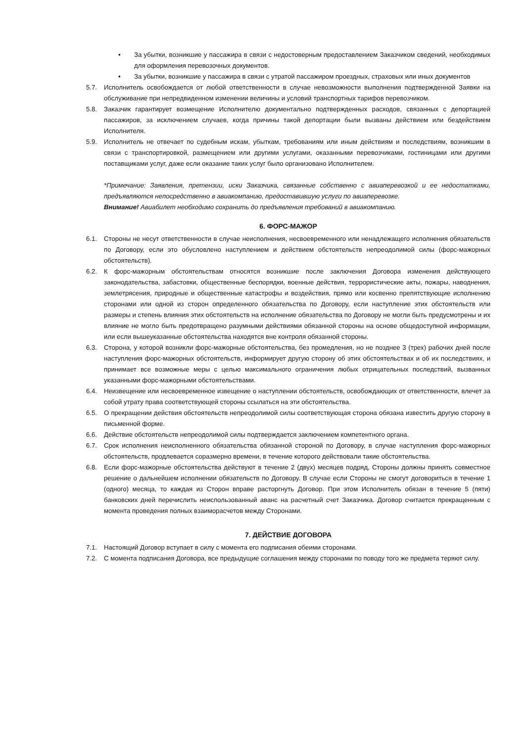• За убытки, возникшие у пассажира в связи с недостоверным предоставлением Заказчиком сведений, необходимых для оформления перевозочных документов.
• За убытки, возникшие у пассажира в связи с утратой пассажиром проездных, страховых или иных документов
5.7. Исполнитель освобождается от любой ответственности в случае невозможности выполнения подтвержденной Заявки на обслуживание при непредвиденном изменении величины и условий транспортных тарифов перевозчиком.
5.8. Заказчик гарантирует возмещение Исполнителю документально подтвержденных расходов, связанных с депортацией пассажиров, за исключением случаев, когда причины такой депортации были вызваны действием или бездействием Исполнителя.
5.9. Исполнитель не отвечает по судебным искам, убыткам, требованиям или иным действиям и последствиям, возникшим в связи с транспортировкой, размещением или другими услугами, оказанными перевозчиками, гостиницами или другими поставщиками услуг, даже если оказание таких услуг было организовано Исполнителем.
*Примечание: Заявления, претензии, иски Заказчика, связанные собственно с авиаперевозкой и ее недостатками, предъявляются непосредственно в авиакомпанию, предоставившую услуги по авиаперевозке.
Внимание! Авиабилет необходимо сохранить до предъявления требований в авиакомпанию.
6. ФОРС-МАЖОР
6.1. Стороны не несут ответственности в случае неисполнения, несвоевременного или ненадлежащего исполнения обязательств по Договору, если это обусловлено наступлением и действием обстоятельств непреодолимой силы (форс-мажорных обстоятельств).
6.2. К форс-мажорным обстоятельствам относятся возникшие после заключения Договора изменения действующего законодательства, забастовки, общественные беспорядки, военные действия, террористические акты, пожары, наводнения, землетрясения, природные и общественные катастрофы и воздействия, прямо или косвенно препятствующие исполнению сторонами или одной из сторон определенного обязательства по Договору, если наступление этих обстоятельств или размеры и степень влияния этих обстоятельств на исполнение обязательства по Договору не могли быть предусмотрены и их влияние не могло быть предотвращено разумными действиями обязанной стороны на основе общедоступной информации, или если вышеуказанные обстоятельства находятся вне контроля обязанной стороны.
6.3. Сторона, у которой возникли форс-мажорные обстоятельства, без промедления, но не позднее 3 (трех) рабочих дней после наступления форс-мажорных обстоятельств, информирует другую сторону об этих обстоятельствах и об их последствиях, и принимает все возможные меры с целью максимального ограничения любых отрицательных последствий, вызванных указанными форс-мажорными обстоятельствами.
6.4. Неизвещение или несвоевременное извещение о наступлении обстоятельств, освобождающих от ответственности, влечет за собой утрату права соответствующей стороны ссылаться на эти обстоятельства.
6.5. О прекращении действия обстоятельств непреодолимой силы соответствующая сторона обязана известить другую сторону в письменной форме.
6.6. Действие обстоятельств непреодолимой силы подтверждается заключением компетентного органа.
6.7. Срок исполнения неисполненного обязательства обязанной стороной по Договору, в случае наступления форс-мажорных обстоятельств, продлевается соразмерно времени, в течение которого действовали такие обстоятельства.
6.8. Если форс-мажорные обстоятельства действуют в течение 2 (двух) месяцев подряд, Стороны должны принять совместное решение о дальнейшем исполнении обязательств по Договору. В случае если Стороны не смогут договориться в течение 1 (одного) месяца, то каждая из Сторон вправе расторгнуть Договор. При этом Исполнитель обязан в течение 5 (пяти) банковских дней перечислить неиспользованный аванс на расчетный счет Заказчика. Договор считается прекращенным с момента проведения полных взаиморасчетов между Сторонами.
7. ДЕЙСТВИЕ ДОГОВОРА
7.1. Настоящий Договор вступает в силу с момента его подписания обеими сторонами.
7.2. С момента подписания Договора, все предыдущие соглашения между сторонами по поводу того же предмета теряют силу.